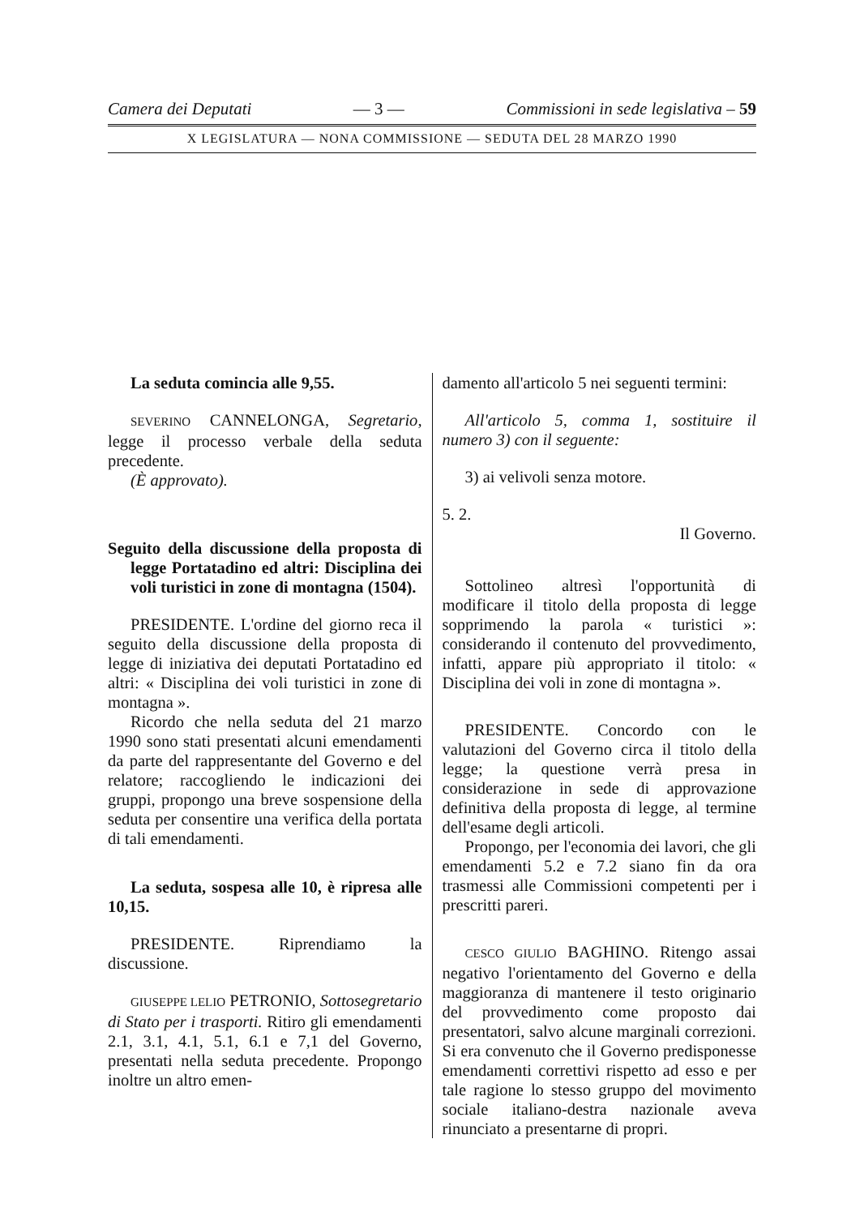Camera dei Deputati — 3 — Commissioni in sede legislativa – 59
X LEGISLATURA — NONA COMMISSIONE — SEDUTA DEL 28 MARZO 1990
La seduta comincia alle 9,55.
SEVERINO CANNELONGA, Segretario, legge il processo verbale della seduta precedente.
(È approvato).
Seguito della discussione della proposta di legge Portatadino ed altri: Disciplina dei voli turistici in zone di montagna (1504).
PRESIDENTE. L'ordine del giorno reca il seguito della discussione della proposta di legge di iniziativa dei deputati Portatadino ed altri: « Disciplina dei voli turistici in zone di montagna ».
Ricordo che nella seduta del 21 marzo 1990 sono stati presentati alcuni emendamenti da parte del rappresentante del Governo e del relatore; raccogliendo le indicazioni dei gruppi, propongo una breve sospensione della seduta per consentire una verifica della portata di tali emendamenti.
La seduta, sospesa alle 10, è ripresa alle 10,15.
PRESIDENTE. Riprendiamo la discussione.
GIUSEPPE LELIO PETRONIO, Sottosegretario di Stato per i trasporti. Ritiro gli emendamenti 2.1, 3.1, 4.1, 5.1, 6.1 e 7,1 del Governo, presentati nella seduta precedente. Propongo inoltre un altro emen-
damento all'articolo 5 nei seguenti termini:
All'articolo 5, comma 1, sostituire il numero 3) con il seguente:
3) ai velivoli senza motore.
5. 2.
Il Governo.
Sottolineo altresì l'opportunità di modificare il titolo della proposta di legge sopprimendo la parola « turistici »: considerando il contenuto del provvedimento, infatti, appare più appropriato il titolo: « Disciplina dei voli in zone di montagna ».
PRESIDENTE. Concordo con le valutazioni del Governo circa il titolo della legge; la questione verrà presa in considerazione in sede di approvazione definitiva della proposta di legge, al termine dell'esame degli articoli.
Propongo, per l'economia dei lavori, che gli emendamenti 5.2 e 7.2 siano fin da ora trasmessi alle Commissioni competenti per i prescritti pareri.
CESCO GIULIO BAGHINO. Ritengo assai negativo l'orientamento del Governo e della maggioranza di mantenere il testo originario del provvedimento come proposto dai presentatori, salvo alcune marginali correzioni. Si era convenuto che il Governo predisponesse emendamenti correttivi rispetto ad esso e per tale ragione lo stesso gruppo del movimento sociale italiano-destra nazionale aveva rinunciato a presentarne di propri.